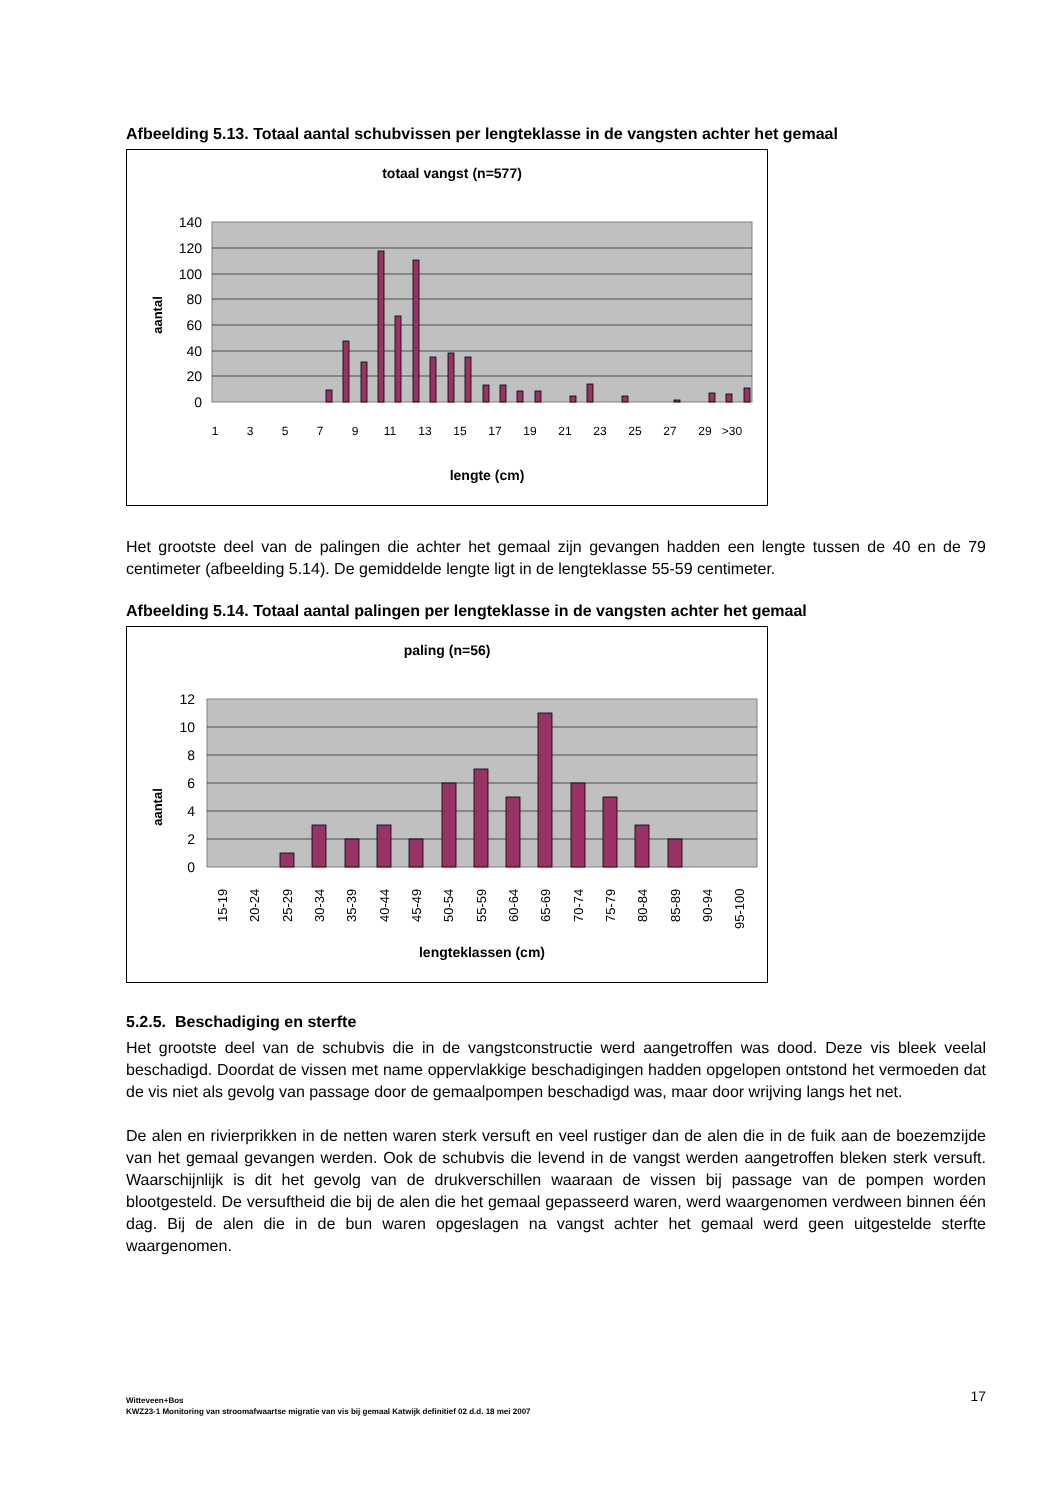Afbeelding 5.13. Totaal aantal schubvissen per lengteklasse in de vangsten achter het gemaal
totaal vangst (n=577)
140
120
100
80
60
40
20
0
aantal
1
3
5
7
9
11
13
15
17
19
21
23
25
27
29
>30
lengte (cm)
Het grootste deel van de palingen die achter het gemaal zijn gevangen hadden een lengte tussen de 40 en de 79 centimeter (afbeelding 5.14). De gemiddelde lengte ligt in de lengteklasse 55-59 centimeter.
Afbeelding 5.14. Totaal aantal palingen per lengteklasse in de vangsten achter het gemaal
paling (n=56)
12
10
8
6
4
2
0
aantal
15-19
20-24
25-29
30-34
35-39
40-44
45-49
50-54
55-59
60-64
65-69
70-74
75-79
80-84
85-89
90-94
95-100
lengteklassen (cm)
5.2.5. Beschadiging en sterfte
Het grootste deel van de schubvis die in de vangstconstructie werd aangetroffen was dood. Deze vis bleek veelal beschadigd. Doordat de vissen met name oppervlakkige beschadigingen hadden opgelopen ontstond het vermoeden dat de vis niet als gevolg van passage door de gemaalpompen beschadigd was, maar door wrijving langs het net.
De alen en rivierprikken in de netten waren sterk versuft en veel rustiger dan de alen die in de fuik aan de boezemzijde van het gemaal gevangen werden. Ook de schubvis die levend in de vangst werden aangetroffen bleken sterk versuft. Waarschijnlijk is dit het gevolg van de drukverschillen waaraan de vissen bij passage van de pompen worden blootgesteld. De versuftheid die bij de alen die het gemaal gepasseerd waren, werd waargenomen verdween binnen één dag. Bij de alen die in de bun waren opgeslagen na vangst achter het gemaal werd geen uitgestelde sterfte waargenomen.
Witteveen+Bos
KWZ23-1 Monitoring van stroomafwaartse migratie van vis bij gemaal Katwijk definitief 02 d.d. 18 mei 2007
17